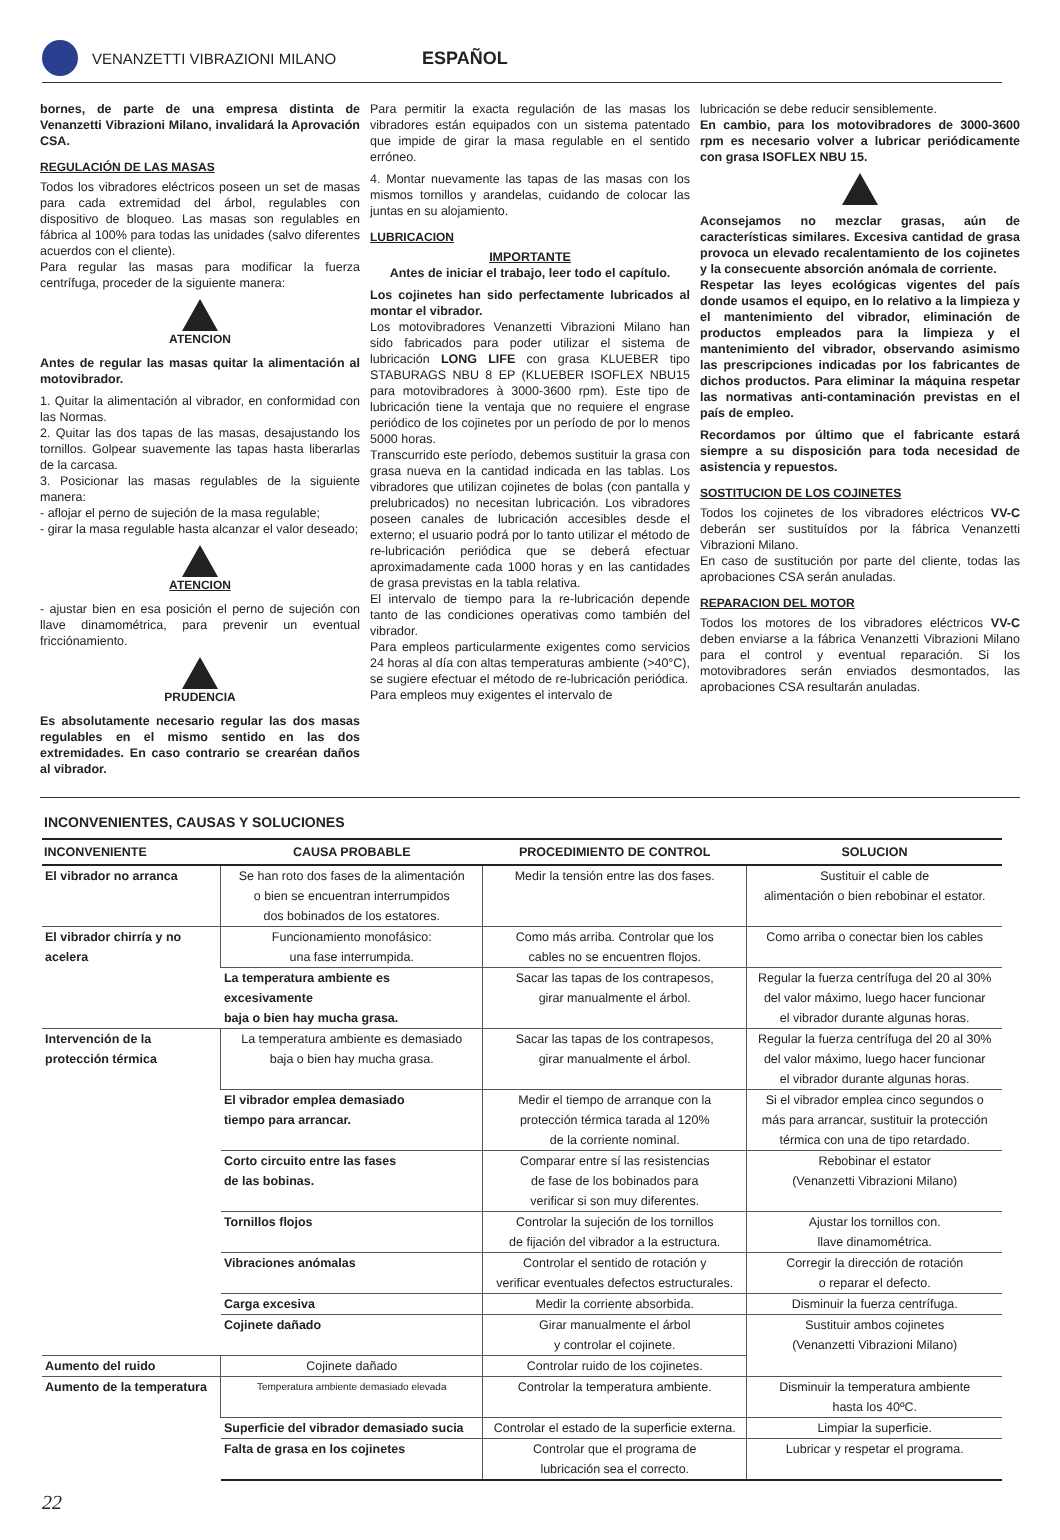VENANZETTI VIBRAZIONI MILANO
ESPAÑOL
bornes, de parte de una empresa distinta de Venanzetti Vibrazioni Milano, invalidará la Aprovación CSA.
REGULACIÓN DE LAS MASAS
Todos los vibradores eléctricos poseen un set de masas para cada extremidad del árbol, regulables con dispositivo de bloqueo. Las masas son regulables en fábrica al 100% para todas las unidades (salvo diferentes acuerdos con el cliente).
Para regular las masas para modificar la fuerza centrífuga, proceder de la siguiente manera:
ATENCION
Antes de regular las masas quitar la alimentación al motovibrador.
1. Quitar la alimentación al vibrador, en conformidad con las Normas.
2. Quitar las dos tapas de las masas, desajustando los tornillos. Golpear suavemente las tapas hasta liberarlas de la carcasa.
3. Posicionar las masas regulables de la siguiente manera:
- aflojar el perno de sujeción de la masa regulable;
- girar la masa regulable hasta alcanzar el valor deseado;
ATENCION
- ajustar bien en esa posición el perno de sujeción con llave dinamométrica, para prevenir un eventual fricciónamiento.
PRUDENCIA
Es absolutamente necesario regular las dos masas regulables en el mismo sentido en las dos extremidades. En caso contrario se crearéan daños al vibrador.
Para permitir la exacta regulación de las masas los vibradores están equipados con un sistema patentado que impide de girar la masa regulable en el sentido erróneo.
4. Montar nuevamente las tapas de las masas con los mismos tornillos y arandelas, cuidando de colocar las juntas en su alojamiento.
LUBRICACION
IMPORTANTE
Antes de iniciar el trabajo, leer todo el capítulo.
Los cojinetes han sido perfectamente lubricados al montar el vibrador.
Los motovibradores Venanzetti Vibrazioni Milano han sido fabricados para poder utilizar el sistema de lubricación LONG LIFE con grasa KLUEBER tipo STABURAGS NBU 8 EP (KLUEBER ISOFLEX NBU15 para motovibradores à 3000-3600 rpm). Este tipo de lubricación tiene la ventaja que no requiere el engrase periódico de los cojinetes por un período de por lo menos 5000 horas.
Transcurrido este período, debemos sustituir la grasa con grasa nueva en la cantidad indicada en las tablas. Los vibradores que utilizan cojinetes de bolas (con pantalla y prelubricados) no necesitan lubricación. Los vibradores poseen canales de lubricación accesibles desde el externo; el usuario podrá por lo tanto utilizar el método de re-lubricación periódica que se deberá efectuar aproximadamente cada 1000 horas y en las cantidades de grasa previstas en la tabla relativa.
El intervalo de tiempo para la re-lubricación depende tanto de las condiciones operativas como también del vibrador.
Para empleos particularmente exigentes como servicios 24 horas al día con altas temperaturas ambiente (>40°C), se sugiere efectuar el método de re-lubricación periódica.
Para empleos muy exigentes el intervalo de
lubricación se debe reducir sensiblemente.
En cambio, para los motovibradores de 3000-3600 rpm es necesario volver a lubricar periódicamente con grasa ISOFLEX NBU 15.
Aconsejamos no mezclar grasas, aún de características similares. Excesiva cantidad de grasa provoca un elevado recalentamiento de los cojinetes y la consecuente absorción anómala de corriente.
Respetar las leyes ecológicas vigentes del país donde usamos el equipo, en lo relativo a la limpieza y el mantenimiento del vibrador, eliminación de productos empleados para la limpieza y el mantenimiento del vibrador, observando asimismo las prescripciones indicadas por los fabricantes de dichos productos. Para eliminar la máquina respetar las normativas anti-contaminación previstas en el país de empleo.
Recordamos por último que el fabricante estará siempre a su disposición para toda necesidad de asistencia y repuestos.
SOSTITUCION DE LOS COJINETES
Todos los cojinetes de los vibradores eléctricos VV-C deberán ser sustituídos por la fábrica Venanzetti Vibrazioni Milano.
En caso de sustitución por parte del cliente, todas las aprobaciones CSA serán anuladas.
REPARACION DEL MOTOR
Todos los motores de los vibradores eléctricos VV-C deben enviarse a la fábrica Venanzetti Vibrazioni Milano para el control y eventual reparación. Si los motovibradores serán enviados desmontados, las aprobaciones CSA resultarán anuladas.
INCONVENIENTES, CAUSAS Y SOLUCIONES
| INCONVENIENTE | CAUSA PROBABLE | PROCEDIMIENTO DE CONTROL | SOLUCION |
| --- | --- | --- | --- |
| El vibrador no arranca | Se han roto dos fases de la alimentación o bien se encuentran interrumpidos dos bobinados de los estatores. | Medir la tensión entre las dos fases. | Sustituir el cable de alimentación o bien rebobinar el estator. |
| El vibrador chirría y no acelera | Funcionamiento monofásico: una fase interrumpida. | Como más arriba. Controlar que los cables no se encuentren flojos. | Como arriba o conectar bien los cables |
| | La temperatura ambiente es excesivamente baja o bien hay mucha grasa. | Sacar las tapas de los contrapesos, girar manualmente el árbol. | Regular la fuerza centrífuga del 20 al 30% del valor máximo, luego hacer funcionar el vibrador durante algunas horas. |
| Intervención de la protección térmica | La temperatura ambiente es demasiado baja o bien hay mucha grasa. | Sacar las tapas de los contrapesos, girar manualmente el árbol. | Regular la fuerza centrífuga del 20 al 30% del valor máximo, luego hacer funcionar el vibrador durante algunas horas. |
| | El vibrador emplea demasiado tiempo para arrancar. | Medir el tiempo de arranque con la protección térmica tarada al 120% de la corriente nominal. | Si el vibrador emplea cinco segundos o más para arrancar, sustituir la protección térmica con una de tipo retardado. |
| | Corto circuito entre las fases de las bobinas. | Comparar entre sí las resistencias de fase de los bobinados para verificar si son muy diferentes. | Rebobinar el estator (Venanzetti Vibrazioni Milano) |
| | Tornillos flojos | Controlar la sujeción de los tornillos de fijación del vibrador a la estructura. | Ajustar los tornillos con. llave dinamométrica. |
| | Vibraciones anómalas | Controlar el sentido de rotación y verificar eventuales defectos estructurales. | Corregir la dirección de rotación o reparar el defecto. |
| | Carga excesiva | Medir la corriente absorbida. | Disminuir la fuerza centrífuga. |
| | Cojinete dañado | Girar manualmente el árbol y controlar el cojinete. | Sustituir ambos cojinetes (Venanzetti Vibrazioni Milano) |
| Aumento del ruido | Cojinete dañado | Controlar ruido de los cojinetes. | |
| Aumento de la temperatura | Temperatura ambiente demasiado elevada | Controlar la temperatura ambiente. | Disminuir la temperatura ambiente hasta los 40ºC. |
| | Superficie del vibrador demasiado sucia | Controlar el estado de la superficie externa. | Limpiar la superficie. |
| | Falta de grasa en los cojinetes | Controlar que el programa de lubricación sea el correcto. | Lubricar y respetar el programa. |
22